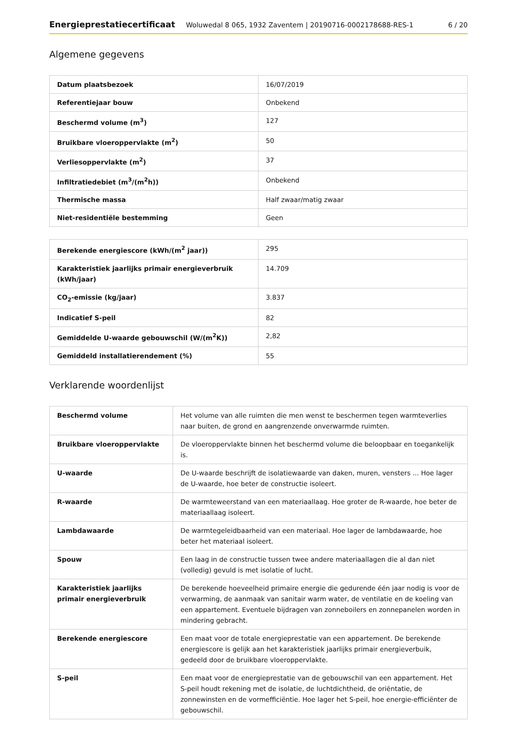Energieprestatiecertificaat Woluwedal 8 065, 1932 Zaventem | 20190716-0002178688-RES-1 6 / 20
Algemene gegevens
| Datum plaatsbezoek | 16/07/2019 |
| Referentiejaar bouw | Onbekend |
| Beschermd volume (m<sup>3</sup>) | 127 |
| Bruikbare vloeroppervlakte (m<sup>2</sup>) | 50 |
| Verliesoppervlakte (m<sup>2</sup>) | 37 |
| Infiltratiedebiet (m<sup>3</sup>/(m<sup>2</sup>h)) | Onbekend |
| Thermische massa | Half zwaar/matig zwaar |
| Niet-residentiële bestemming | Geen |
| Berekende energiescore (kWh/(m<sup>2</sup> jaar)) | 295 |
| Karakteristiek jaarlijks primair energieverbruik (kWh/jaar) | 14.709 |
| CO<sub>2</sub>-emissie (kg/jaar) | 3.837 |
| Indicatief S-peil | 82 |
| Gemiddelde U-waarde gebouwschil (W/(m<sup>2</sup>K)) | 2,82 |
| Gemiddeld installatierendement (%) | 55 |
Verklarende woordenlijst
| Beschermd volume | Het volume van alle ruimten die men wenst te beschermen tegen warmteverlies naar buiten, de grond en aangrenzende onverwarmde ruimten. |
| Bruikbare vloeroppervlakte | De vloeroppervlakte binnen het beschermd volume die beloopbaar en toegankelijk is. |
| U-waarde | De U-waarde beschrijft de isolatiewaarde van daken, muren, vensters ... Hoe lager de U-waarde, hoe beter de constructie isoleert. |
| R-waarde | De warmteweerstand van een materiaallaag. Hoe groter de R-waarde, hoe beter de materiaallaag isoleert. |
| Lambdawaarde | De warmtegeleidbaarheid van een materiaal. Hoe lager de lambdawaarde, hoe beter het materiaal isoleert. |
| Spouw | Een laag in de constructie tussen twee andere materiaallagen die al dan niet (volledig) gevuld is met isolatie of lucht. |
| Karakteristiek jaarlijks primair energieverbruik | De berekende hoeveelheid primaire energie die gedurende één jaar nodig is voor de verwarming, de aanmaak van sanitair warm water, de ventilatie en de koeling van een appartement. Eventuele bijdragen van zonneboilers en zonnepanelen worden in mindering gebracht. |
| Berekende energiescore | Een maat voor de totale energieprestatie van een appartement. De berekende energiescore is gelijk aan het karakteristiek jaarlijks primair energieverbuik, gedeeld door de bruikbare vloeroppervlakte. |
| S-peil | Een maat voor de energieprestatie van de gebouwschil van een appartement. Het S-peil houdt rekening met de isolatie, de luchtdichtheid, de oriëntatie, de zonnewinsten en de vormefficiëntie. Hoe lager het S-peil, hoe energie-efficiënter de gebouwschil. |